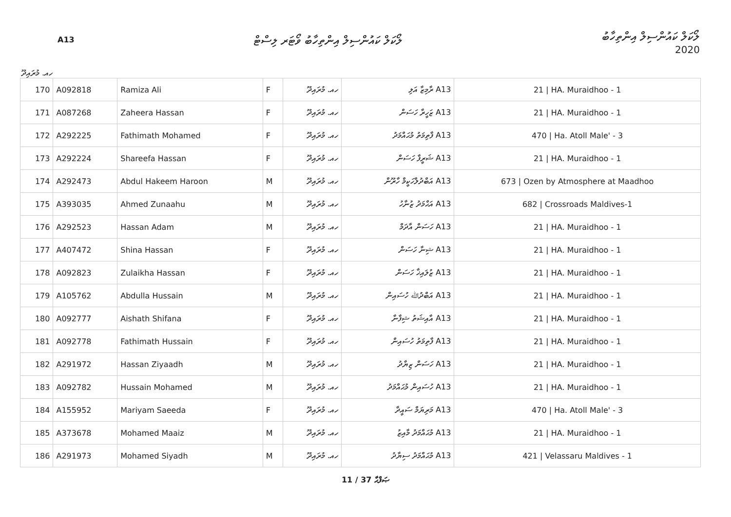A13
ލޯކަލް ކައުންސިލް އިންތިހާބު ވޯޓަރ ލިސްޓް
ލޯކަލް ކައުންސިލް އިންތިހާބު
2020
ހއ. މުރައިދޫ
| 170 | A092818 | Ramiza Ali | F | ހއ. މުރައިދޫ | A13 ރާމިޒާ އަލި | 21 / HA. Muraidhoo - 1 |
| 171 | A087268 | Zaheera Hassan | F | ހއ. މުރައިދޫ | A13 ޒަހީރާ ހަސަން | 21 / HA. Muraidhoo - 1 |
| 172 | A292225 | Fathimath Mohamed | F | ހއ. މުރައިދޫ | A13 ފާތިމަތު މުޙައްމަދު | 470 / Ha. Atoll Male' - 3 |
| 173 | A292224 | Shareefa Hassan | F | ހއ. މުރައިދޫ | A13 ޝަރީފާ ހަސަން | 21 / HA. Muraidhoo - 1 |
| 174 | A292473 | Abdul Hakeem Haroon | M | ހއ. މުރައިދޫ | A13 އަބްދުލްހަކީމް ހާރޫން | 673 / Ozen by Atmosphere at Maadhoo |
| 175 | A393035 | Ahmed Zunaahu | M | ހއ. މުރައިދޫ | A13 އަޙްމަދު ޒުނާހު | 682 / Crossroads Maldives-1 |
| 176 | A292523 | Hassan Adam | M | ހއ. މުރައިދޫ | A13 ހަސަން އާދަމް | 21 / HA. Muraidhoo - 1 |
| 177 | A407472 | Shina Hassan | F | ހއ. މުރައިދޫ | A13 ޝިނާ ހަސަން | 21 / HA. Muraidhoo - 1 |
| 178 | A092823 | Zulaikha Hassan | F | ހއ. މުރައިދޫ | A13 ޒުލައިޚާ ހަސަން | 21 / HA. Muraidhoo - 1 |
| 179 | A105762 | Abdulla Hussain | M | ހއ. މުރައިދޫ | A13 އަބްދުﷲ ހުސައިން | 21 / HA. Muraidhoo - 1 |
| 180 | A092777 | Aishath Shifana | F | ހއ. މުރައިދޫ | A13 އާއިޝަތު ޝިފާނާ | 21 / HA. Muraidhoo - 1 |
| 181 | A092778 | Fathimath Hussain | F | ހއ. މުރައިދޫ | A13 ފާތިމަތު ހުސައިން | 21 / HA. Muraidhoo - 1 |
| 182 | A291972 | Hassan Ziyaadh | M | ހއ. މުރައިދޫ | A13 ހަސަން ޒިޔާދު | 21 / HA. Muraidhoo - 1 |
| 183 | A092782 | Hussain Mohamed | M | ހއ. މުރައިދޫ | A13 ހުސައިން މުޙައްމަދު | 21 / HA. Muraidhoo - 1 |
| 184 | A155952 | Mariyam Saeeda | F | ހއ. މުރައިދޫ | A13 މަރިޔަމް ސައީދާ | 470 / Ha. Atoll Male' - 3 |
| 185 | A373678 | Mohamed Maaiz | M | ހއ. މުރައިދޫ | A13 މުޙައްމަދު މާއިޒު | 21 / HA. Muraidhoo - 1 |
| 186 | A291973 | Mohamed Siyadh | M | ހއ. މުރައިދޫ | A13 މުޙައްމަދު ސިޔާދު | 421 / Velassaru Maldives - 1 |
11 / 37 ޞަފްޙާ